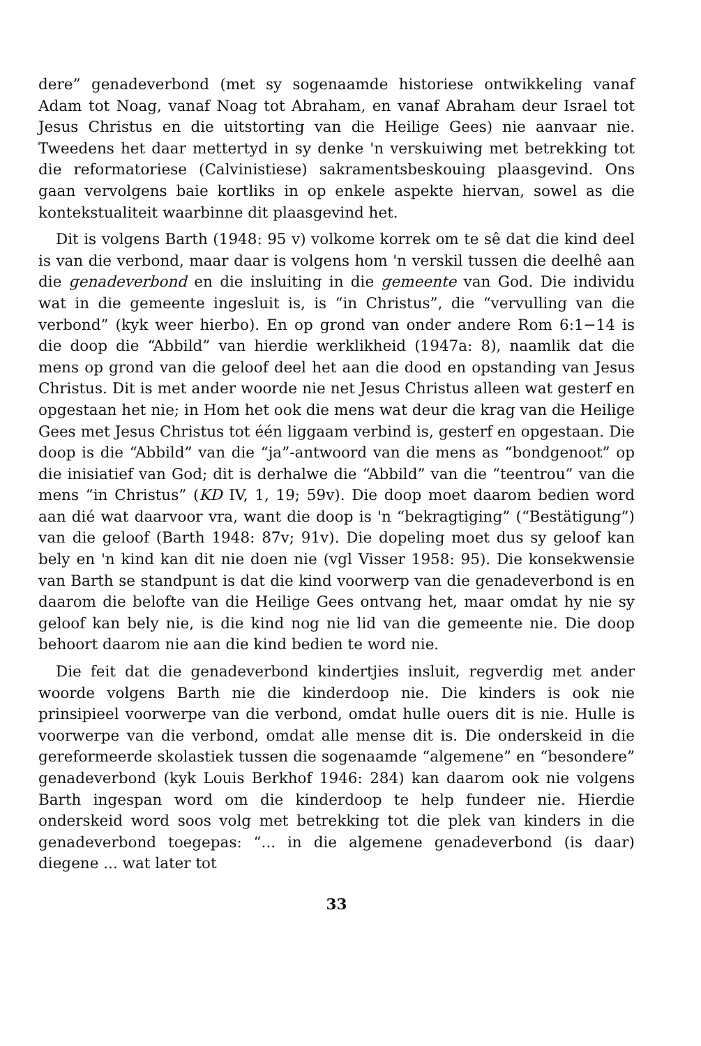dere” genadeverbond (met sy sogenaamde historiese ontwikkeling vanaf Adam tot Noag, vanaf Noag tot Abraham, en vanaf Abraham deur Israel tot Jesus Christus en die uitstorting van die Heilige Gees) nie aanvaar nie. Tweedens het daar mettertyd in sy denke 'n verskuiwing met betrekking tot die reformatoriese (Calvinistiese) sakramentsbeskouing plaasgevind. Ons gaan vervolgens baie kortliks in op enkele aspekte hiervan, sowel as die kontekstualiteit waarbinne dit plaasgevind het.
Dit is volgens Barth (1948: 95 v) volkome korrek om te sê dat die kind deel is van die verbond, maar daar is volgens hom 'n verskil tussen die deelhê aan die genadeverbond en die insluiting in die gemeente van God. Die individu wat in die gemeente ingesluit is, is “in Christus”, die “vervulling van die verbond” (kyk weer hierbo). En op grond van onder andere Rom 6:1−14 is die doop die “Abbild” van hierdie werklikheid (1947a: 8), naamlik dat die mens op grond van die geloof deel het aan die dood en opstanding van Jesus Christus. Dit is met ander woorde nie net Jesus Christus alleen wat gesterf en opgestaan het nie; in Hom het ook die mens wat deur die krag van die Heilige Gees met Jesus Christus tot één liggaam verbind is, gesterf en opgestaan. Die doop is die “Abbild” van die “ja”-antwoord van die mens as “bondgenoot” op die inisiatief van God; dit is derhalwe die “Abbild” van die “teentrou” van die mens “in Christus” (KD IV, 1, 19; 59v). Die doop moet daarom bedien word aan dié wat daarvoor vra, want die doop is 'n “bekragtiging” (“Bestätigung”) van die geloof (Barth 1948: 87v; 91v). Die dopeling moet dus sy geloof kan bely en 'n kind kan dit nie doen nie (vgl Visser 1958: 95). Die konsekwensie van Barth se standpunt is dat die kind voorwerp van die genadeverbond is en daarom die belofte van die Heilige Gees ontvang het, maar omdat hy nie sy geloof kan bely nie, is die kind nog nie lid van die gemeente nie. Die doop behoort daarom nie aan die kind bedien te word nie.
Die feit dat die genadeverbond kindertjies insluit, regverdig met ander woorde volgens Barth nie die kinderdoop nie. Die kinders is ook nie prinsipieel voorwerpe van die verbond, omdat hulle ouers dit is nie. Hulle is voorwerpe van die verbond, omdat alle mense dit is. Die onderskeid in die gereformeerde skolastiek tussen die sogenaamde “algemene” en “besondere” genadeverbond (kyk Louis Berkhof 1946: 284) kan daarom ook nie volgens Barth ingespan word om die kinderdoop te help fundeer nie. Hierdie onderskeid word soos volg met betrekking tot die plek van kinders in die genadeverbond toegepas: “... in die algemene genadeverbond (is daar) diegene ... wat later tot
33